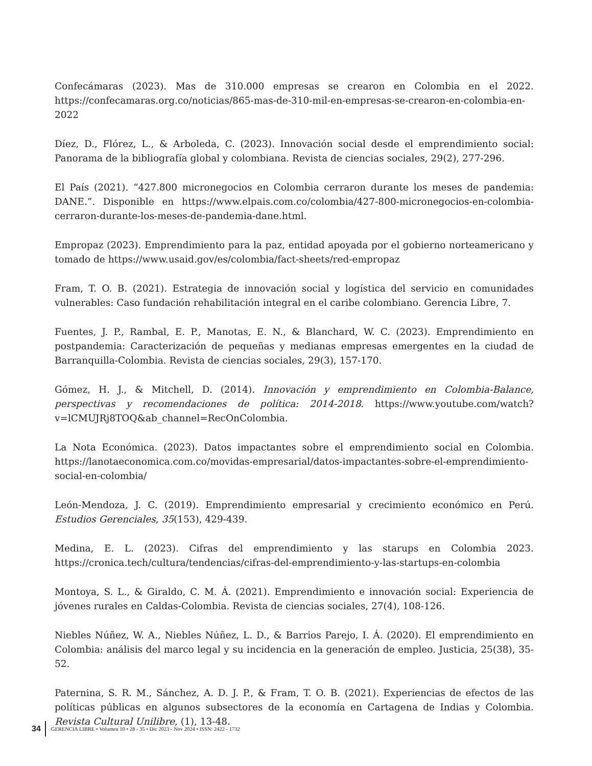Confecámaras (2023). Mas de 310.000 empresas se crearon en Colombia en el 2022. https://confecamaras.org.co/noticias/865-mas-de-310-mil-en-empresas-se-crearon-en-colombia-en-2022
Díez, D., Flórez, L., & Arboleda, C. (2023). Innovación social desde el emprendimiento social: Panorama de la bibliografía global y colombiana. Revista de ciencias sociales, 29(2), 277-296.
El País (2021). “427.800 micronegocios en Colombia cerraron durante los meses de pandemia: DANE.”. Disponible en https://www.elpais.com.co/colombia/427-800-micronegocios-en-colombia-cerraron-durante-los-meses-de-pandemia-dane.html.
Empropaz (2023). Emprendimiento para la paz, entidad apoyada por el gobierno norteamericano y tomado de https://www.usaid.gov/es/colombia/fact-sheets/red-empropaz
Fram, T. O. B. (2021). Estrategia de innovación social y logística del servicio en comunidades vulnerables: Caso fundación rehabilitación integral en el caribe colombiano. Gerencia Libre, 7.
Fuentes, J. P., Rambal, E. P., Manotas, E. N., & Blanchard, W. C. (2023). Emprendimiento en postpandemia: Caracterización de pequeñas y medianas empresas emergentes en la ciudad de Barranquilla-Colombia. Revista de ciencias sociales, 29(3), 157-170.
Gómez, H. J., & Mitchell, D. (2014). Innovación y emprendimiento en Colombia-Balance, perspectivas y recomendaciones de política: 2014-2018. https://www.youtube.com/watch?v=lCMUJRj8TOQ&ab_channel=RecOnColombia.
La Nota Económica. (2023). Datos impactantes sobre el emprendimiento social en Colombia. https://lanotaeconomica.com.co/movidas-empresarial/datos-impactantes-sobre-el-emprendimiento-social-en-colombia/
León-Mendoza, J. C. (2019). Emprendimiento empresarial y crecimiento económico en Perú. Estudios Gerenciales, 35(153), 429-439.
Medina, E. L. (2023). Cifras del emprendimiento y las starups en Colombia 2023. https://cronica.tech/cultura/tendencias/cifras-del-emprendimiento-y-las-startups-en-colombia
Montoya, S. L., & Giraldo, C. M. Á. (2021). Emprendimiento e innovación social: Experiencia de jóvenes rurales en Caldas-Colombia. Revista de ciencias sociales, 27(4), 108-126.
Niebles Núñez, W. A., Niebles Núñez, L. D., & Barrios Parejo, I. Á. (2020). El emprendimiento en Colombia: análisis del marco legal y su incidencia en la generación de empleo. Justicia, 25(38), 35-52.
Paternina, S. R. M., Sánchez, A. D. J. P., & Fram, T. O. B. (2021). Experiencias de efectos de las políticas públicas en algunos subsectores de la economía en Cartagena de Indias y Colombia. Revista Cultural Unilibre, (1), 13-48.
34 GERENCIA LIBRE • Volumen 10 • 28 - 35 • Dic 2023 - Nov 2024 • ISSN: 2422 - 1732